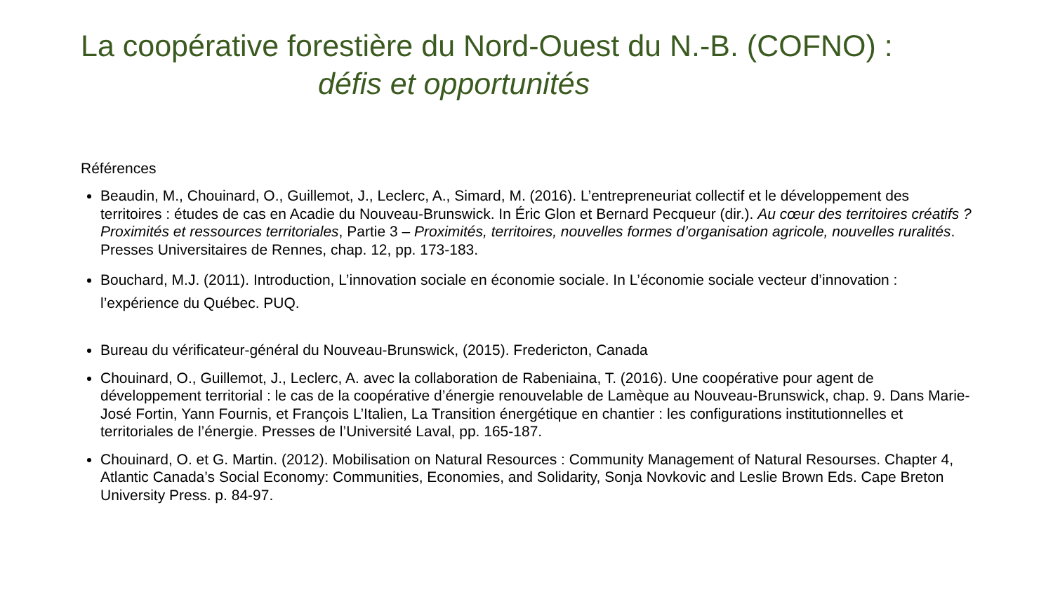La coopérative forestière du Nord-Ouest du N.-B. (COFNO) :
défis et opportunités
Références
Beaudin, M., Chouinard, O., Guillemot, J., Leclerc, A., Simard, M. (2016). L’entrepreneuriat collectif et le développement des territoires : études de cas en Acadie du Nouveau-Brunswick. In Éric Glon et Bernard Pecqueur (dir.). Au cœur des territoires créatifs ? Proximités et ressources territoriales, Partie 3 – Proximités, territoires, nouvelles formes d’organisation agricole, nouvelles ruralités. Presses Universitaires de Rennes, chap. 12, pp. 173-183.
Bouchard, M.J. (2011). Introduction, L’innovation sociale en économie sociale. In L’économie sociale vecteur d’innovation : l’expérience du Québec. PUQ.
Bureau du vérificateur-général du Nouveau-Brunswick, (2015). Fredericton, Canada
Chouinard, O., Guillemot, J., Leclerc, A. avec la collaboration de Rabeniaina, T. (2016). Une coopérative pour agent de développement territorial : le cas de la coopérative d’énergie renouvelable de Lamèque au Nouveau-Brunswick, chap. 9. Dans Marie-José Fortin, Yann Fournis, et François L’Italien, La Transition énergétique en chantier : les configurations institutionnelles et territoriales de l’énergie. Presses de l’Université Laval, pp. 165-187.
Chouinard, O. et G. Martin. (2012). Mobilisation on Natural Resources : Community Management of Natural Resourses. Chapter 4, Atlantic Canada’s Social Economy: Communities, Economies, and Solidarity, Sonja Novkovic and Leslie Brown Eds. Cape Breton University Press. p. 84-97.